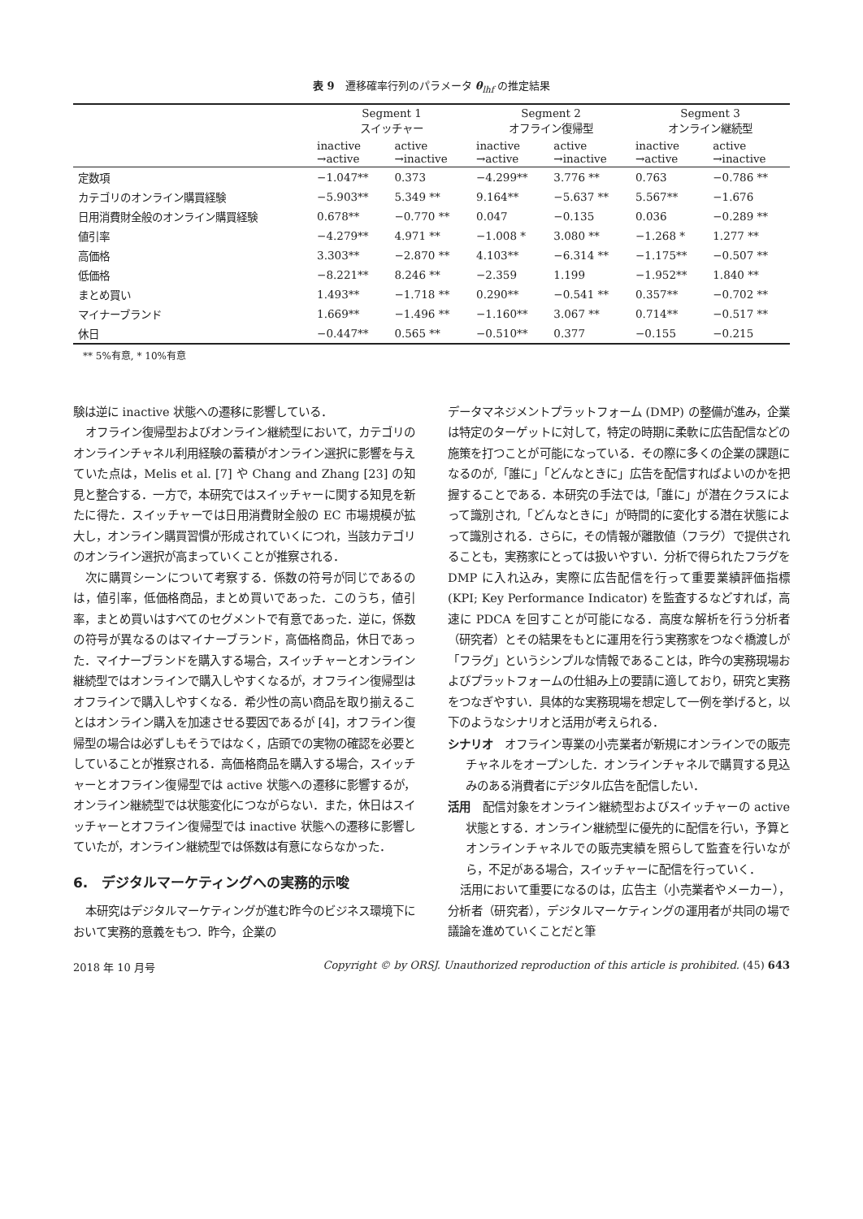表 9　遷移確率行列のパラメータ θ<sub>lhf</sub> の推定結果
| | Segment 1 スイッチャー | | Segment 2 オフライン復帰型 | | Segment 3 オンライン継続型 | |
| --- | --- | --- | --- | --- | --- | --- |
| | inactive →active | active →inactive | inactive →active | active →inactive | inactive →active | active →inactive |
| 定数項 | −1.047** | 0.373 | −4.299** | 3.776 ** | 0.763 | −0.786 ** |
| カテゴリのオンライン購買経験 | −5.903** | 5.349 ** | 9.164** | −5.637 ** | 5.567** | −1.676 |
| 日用消費財全般のオンライン購買経験 | 0.678** | −0.770 ** | 0.047 | −0.135 | 0.036 | −0.289 ** |
| 値引率 | −4.279** | 4.971 ** | −1.008 * | 3.080 ** | −1.268 * | 1.277 ** |
| 高価格 | 3.303** | −2.870 ** | 4.103** | −6.314 ** | −1.175** | −0.507 ** |
| 低価格 | −8.221** | 8.246 ** | −2.359 | 1.199 | −1.952** | 1.840 ** |
| まとめ買い | 1.493** | −1.718 ** | 0.290** | −0.541 ** | 0.357** | −0.702 ** |
| マイナーブランド | 1.669** | −1.496 ** | −1.160** | 3.067 ** | 0.714** | −0.517 ** |
| 休日 | −0.447** | 0.565 ** | −0.510** | 0.377 | −0.155 | −0.215 |
** 5%有意, * 10%有意
験は逆に inactive 状態への遷移に影響している．
オフライン復帰型およびオンライン継続型において，カテゴリのオンラインチャネル利用経験の蓄積がオンライン選択に影響を与えていた点は，Melis et al. [7] や Chang and Zhang [23] の知見と整合する．一方で，本研究ではスイッチャーに関する知見を新たに得た．スイッチャーでは日用消費財全般の EC 市場規模が拡大し，オンライン購買習慣が形成されていくにつれ，当該カテゴリのオンライン選択が高まっていくことが推察される．
次に購買シーンについて考察する．係数の符号が同じであるのは，値引率，低価格商品，まとめ買いであった．このうち，値引率，まとめ買いはすべてのセグメントで有意であった．逆に，係数の符号が異なるのはマイナーブランド，高価格商品，休日であった．マイナーブランドを購入する場合，スイッチャーとオンライン継続型ではオンラインで購入しやすくなるが，オフライン復帰型はオフラインで購入しやすくなる．希少性の高い商品を取り揃えることはオンライン購入を加速させる要因であるが [4]，オフライン復帰型の場合は必ずしもそうではなく，店頭での実物の確認を必要としていることが推察される．高価格商品を購入する場合，スイッチャーとオフライン復帰型では active 状態への遷移に影響するが，オンライン継続型では状態変化につながらない．また，休日はスイッチャーとオフライン復帰型では inactive 状態への遷移に影響していたが，オンライン継続型では係数は有意にならなかった．
6.　デジタルマーケティングへの実務的示唆
本研究はデジタルマーケティングが進む昨今のビジネス環境下において実務的意義をもつ．昨今，企業の
データマネジメントプラットフォーム (DMP) の整備が進み，企業は特定のターゲットに対して，特定の時期に柔軟に広告配信などの施策を打つことが可能になっている．その際に多くの企業の課題になるのが,「誰に」「どんなときに」広告を配信すればよいのかを把握することである．本研究の手法では,「誰に」が潜在クラスによって識別され,「どんなときに」が時間的に変化する潜在状態によって識別される．さらに，その情報が離散値（フラグ）で提供されることも，実務家にとっては扱いやすい．分析で得られたフラグを DMP に入れ込み，実際に広告配信を行って重要業績評価指標 (KPI; Key Performance Indicator) を監査するなどすれば，高速に PDCA を回すことが可能になる．高度な解析を行う分析者（研究者）とその結果をもとに運用を行う実務家をつなぐ橋渡しが「フラグ」というシンプルな情報であることは，昨今の実務現場およびプラットフォームの仕組み上の要請に適しており，研究と実務をつなぎやすい．具体的な実務現場を想定して一例を挙げると，以下のようなシナリオと活用が考えられる．
シナリオ　オフライン専業の小売業者が新規にオンラインでの販売チャネルをオープンした．オンラインチャネルで購買する見込みのある消費者にデジタル広告を配信したい．
活用　配信対象をオンライン継続型およびスイッチャーの active 状態とする．オンライン継続型に優先的に配信を行い，予算とオンラインチャネルでの販売実績を照らして監査を行いながら，不足がある場合，スイッチャーに配信を行っていく．
活用において重要になるのは，広告主（小売業者やメーカー），分析者（研究者），デジタルマーケティングの運用者が共同の場で議論を進めていくことだと筆
2018 年 10 月号 Copyright © by ORSJ. Unauthorized reproduction of this article is prohibited. (45) 643